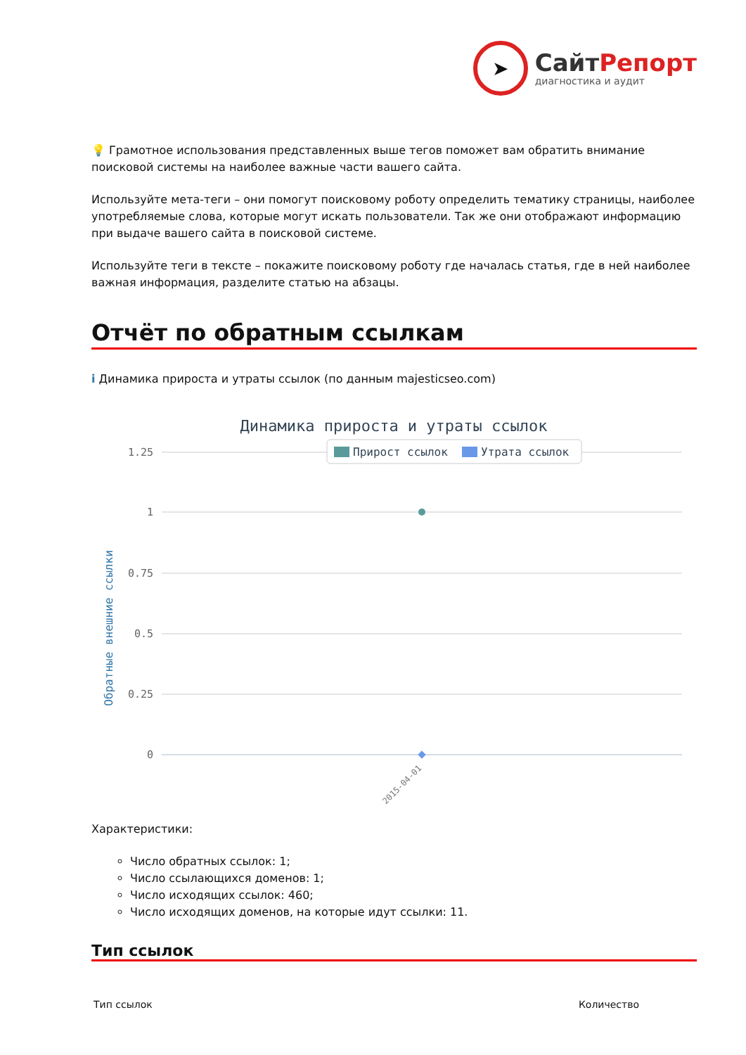➤
СайтРепорт
диагностика и аудит
💡 Грамотное использования представленных выше тегов поможет вам обратить внимание поисковой системы на наиболее важные части вашего сайта.
Используйте мета-теги – они помогут поисковому роботу определить тематику страницы, наиболее употребляемые слова, которые могут искать пользователи. Так же они отображают информацию при выдаче вашего сайта в поисковой системе.
Используйте теги в тексте – покажите поисковому роботу где началась статья, где в ней наиболее важная информация, разделите статью на абзацы.
Отчёт по обратным ссылкам
i Динамика прироста и утраты ссылок (по данным majesticseo.com)
Динамика прироста и утраты ссылок
1.25
1
0.75
0.5
0.25
0
Прирост ссылок
Утрата ссылок
2015-04-01
Обратные внешние ссылки
Характеристики:
Число обратных ссылок: 1;
Число ссылающихся доменов: 1;
Число исходящих ссылок: 460;
Число исходящих доменов, на которые идут ссылки: 11.
Тип ссылок
| Тип ссылок | Количество |
| --- | --- |